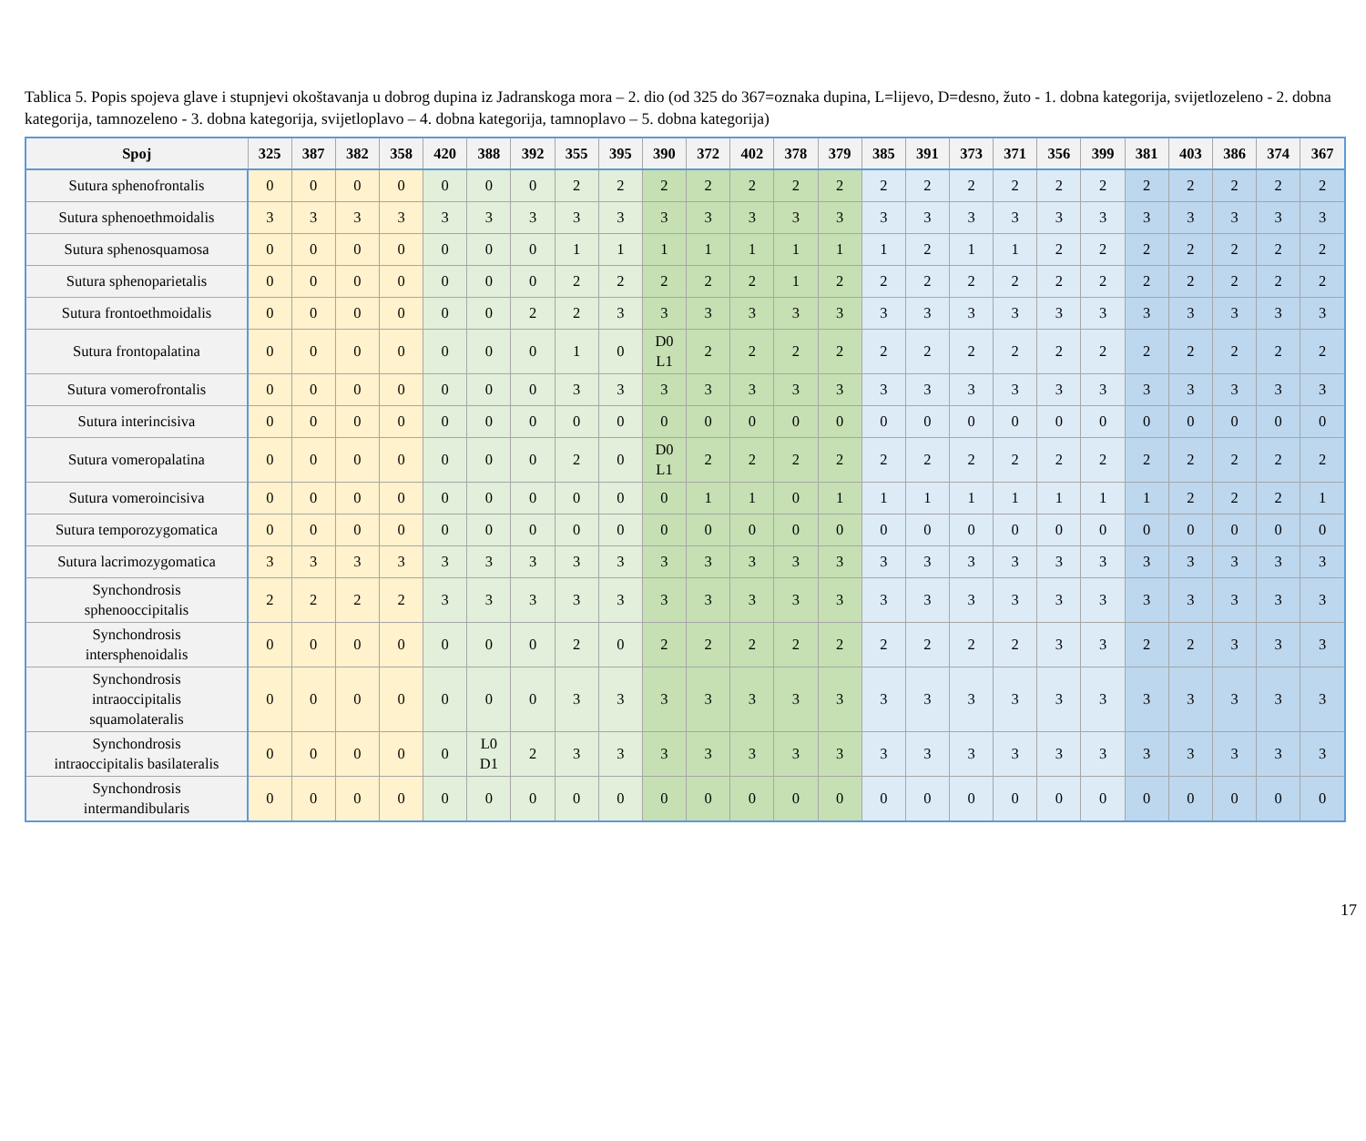Tablica 5. Popis spojeva glave i stupnjevi okoštavanja u dobrog dupina iz Jadranskoga mora – 2. dio (od 325 do 367=oznaka dupina, L=lijevo, D=desno, žuto - 1. dobna kategorija, svijetlozeleno - 2. dobna kategorija, tamnozeleno - 3. dobna kategorija, svijetloplavo – 4. dobna kategorija, tamnoplavo – 5. dobna kategorija)
| Spoj | 325 | 387 | 382 | 358 | 420 | 388 | 392 | 355 | 395 | 390 | 372 | 402 | 378 | 379 | 385 | 391 | 373 | 371 | 356 | 399 | 381 | 403 | 386 | 374 | 367 |
| --- | --- | --- | --- | --- | --- | --- | --- | --- | --- | --- | --- | --- | --- | --- | --- | --- | --- | --- | --- | --- | --- | --- | --- | --- | --- |
| Sutura sphenofrontalis | 0 | 0 | 0 | 0 | 0 | 0 | 0 | 2 | 2 | 2 | 2 | 2 | 2 | 2 | 2 | 2 | 2 | 2 | 2 | 2 | 2 | 2 | 2 | 2 | 2 |
| Sutura sphenoethmoidalis | 3 | 3 | 3 | 3 | 3 | 3 | 3 | 3 | 3 | 3 | 3 | 3 | 3 | 3 | 3 | 3 | 3 | 3 | 3 | 3 | 3 | 3 | 3 | 3 | 3 |
| Sutura sphenosquamosa | 0 | 0 | 0 | 0 | 0 | 0 | 0 | 1 | 1 | 1 | 1 | 1 | 1 | 1 | 1 | 2 | 1 | 1 | 2 | 2 | 2 | 2 | 2 | 2 | 2 |
| Sutura sphenoparietalis | 0 | 0 | 0 | 0 | 0 | 0 | 0 | 2 | 2 | 2 | 2 | 2 | 1 | 2 | 2 | 2 | 2 | 2 | 2 | 2 | 2 | 2 | 2 | 2 | 2 |
| Sutura frontoethmoidalis | 0 | 0 | 0 | 0 | 0 | 0 | 2 | 2 | 3 | 3 | 3 | 3 | 3 | 3 | 3 | 3 | 3 | 3 | 3 | 3 | 3 | 3 | 3 | 3 | 3 |
| Sutura frontopalatina | 0 | 0 | 0 | 0 | 0 | 0 | 0 | 1 | 0 | D0 L1 | 2 | 2 | 2 | 2 | 2 | 2 | 2 | 2 | 2 | 2 | 2 | 2 | 2 | 2 | 2 |
| Sutura vomerofrontalis | 0 | 0 | 0 | 0 | 0 | 0 | 0 | 3 | 3 | 3 | 3 | 3 | 3 | 3 | 3 | 3 | 3 | 3 | 3 | 3 | 3 | 3 | 3 | 3 | 3 |
| Sutura interincisiva | 0 | 0 | 0 | 0 | 0 | 0 | 0 | 0 | 0 | 0 | 0 | 0 | 0 | 0 | 0 | 0 | 0 | 0 | 0 | 0 | 0 | 0 | 0 | 0 | 0 |
| Sutura vomeropalatina | 0 | 0 | 0 | 0 | 0 | 0 | 0 | 2 | 0 | D0 L1 | 2 | 2 | 2 | 2 | 2 | 2 | 2 | 2 | 2 | 2 | 2 | 2 | 2 | 2 | 2 |
| Sutura vomeroincisiva | 0 | 0 | 0 | 0 | 0 | 0 | 0 | 0 | 0 | 0 | 1 | 1 | 0 | 1 | 1 | 1 | 1 | 1 | 1 | 1 | 1 | 2 | 2 | 2 | 1 |
| Sutura temporozygomatica | 0 | 0 | 0 | 0 | 0 | 0 | 0 | 0 | 0 | 0 | 0 | 0 | 0 | 0 | 0 | 0 | 0 | 0 | 0 | 0 | 0 | 0 | 0 | 0 | 0 |
| Sutura lacrimozygomatica | 3 | 3 | 3 | 3 | 3 | 3 | 3 | 3 | 3 | 3 | 3 | 3 | 3 | 3 | 3 | 3 | 3 | 3 | 3 | 3 | 3 | 3 | 3 | 3 | 3 |
| Synchondrosis sphenooccipitalis | 2 | 2 | 2 | 2 | 3 | 3 | 3 | 3 | 3 | 3 | 3 | 3 | 3 | 3 | 3 | 3 | 3 | 3 | 3 | 3 | 3 | 3 | 3 | 3 | 3 |
| Synchondrosis intersphenoidalis | 0 | 0 | 0 | 0 | 0 | 0 | 0 | 2 | 0 | 2 | 2 | 2 | 2 | 2 | 2 | 2 | 2 | 2 | 3 | 3 | 2 | 2 | 3 | 3 | 3 |
| Synchondrosis intraoccipitalis squamolateralis | 0 | 0 | 0 | 0 | 0 | 0 | 0 | 3 | 3 | 3 | 3 | 3 | 3 | 3 | 3 | 3 | 3 | 3 | 3 | 3 | 3 | 3 | 3 | 3 | 3 |
| Synchondrosis intraoccipitalis basilateralis | 0 | 0 | 0 | 0 | 0 | L0 D1 | 2 | 3 | 3 | 3 | 3 | 3 | 3 | 3 | 3 | 3 | 3 | 3 | 3 | 3 | 3 | 3 | 3 | 3 | 3 |
| Synchondrosis intermandibularis | 0 | 0 | 0 | 0 | 0 | 0 | 0 | 0 | 0 | 0 | 0 | 0 | 0 | 0 | 0 | 0 | 0 | 0 | 0 | 0 | 0 | 0 | 0 | 0 | 0 |
17